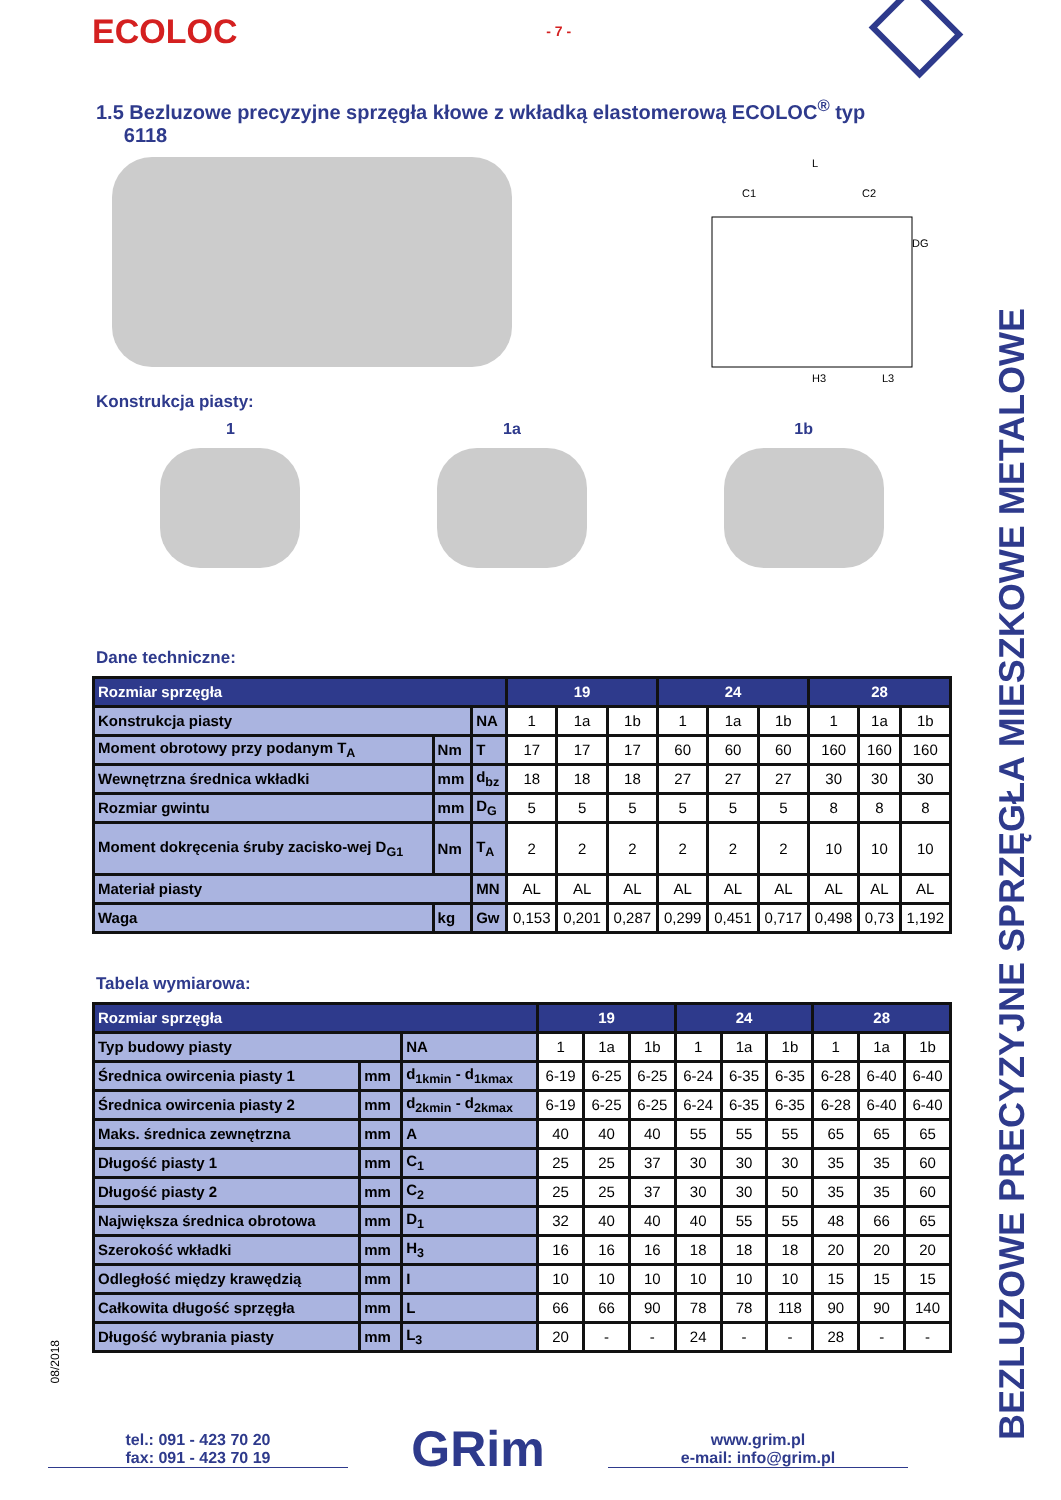BEZLUZOWE PRECYZYJNE SPRZĘGŁA MIESZKOWE METALOWE
ECOLOC - 7 -
1.5 Bezluzowe precyzyjne sprzęgła kłowe z wkładką elastomerową ECOLOC<sup>®</sup> typ
6118
L
C1
C2
DG
H3
L3
Konstrukcja piasty:
1 1a 1b
Dane techniczne:
| Rozmiar sprzęgła | | | 19 | | | 24 | | | 28 | | |
| --- | --- | --- | --- | --- | --- | --- | --- | --- | --- | --- | --- |
| Konstrukcja piasty | | NA | 1 | 1a | 1b | 1 | 1a | 1b | 1 | 1a | 1b |
| Moment obrotowy przy podanym T<sub>A</sub> | Nm | T | 17 | 17 | 17 | 60 | 60 | 60 | 160 | 160 | 160 |
| Wewnętrzna średnica wkładki | mm | d<sub>bz</sub> | 18 | 18 | 18 | 27 | 27 | 27 | 30 | 30 | 30 |
| Rozmiar gwintu | mm | D<sub>G</sub> | 5 | 5 | 5 | 5 | 5 | 5 | 8 | 8 | 8 |
| Moment dokręcenia śruby zacisko-wej D<sub>G1</sub> | Nm | T<sub>A</sub> | 2 | 2 | 2 | 2 | 2 | 2 | 10 | 10 | 10 |
| Materiał piasty | | MN | AL | AL | AL | AL | AL | AL | AL | AL | AL |
| Waga | kg | Gw | 0,153 | 0,201 | 0,287 | 0,299 | 0,451 | 0,717 | 0,498 | 0,73 | 1,192 |
Tabela wymiarowa:
| Rozmiar sprzęgła | | | 19 | | | 24 | | | 28 | | |
| --- | --- | --- | --- | --- | --- | --- | --- | --- | --- | --- | --- |
| Typ budowy piasty | | NA | 1 | 1a | 1b | 1 | 1a | 1b | 1 | 1a | 1b |
| Średnica owircenia piasty 1 | mm | d<sub>1kmin</sub> - d<sub>1kmax</sub> | 6-19 | 6-25 | 6-25 | 6-24 | 6-35 | 6-35 | 6-28 | 6-40 | 6-40 |
| Średnica owircenia piasty 2 | mm | d<sub>2kmin</sub> - d<sub>2kmax</sub> | 6-19 | 6-25 | 6-25 | 6-24 | 6-35 | 6-35 | 6-28 | 6-40 | 6-40 |
| Maks. średnica zewnętrzna | mm | A | 40 | 40 | 40 | 55 | 55 | 55 | 65 | 65 | 65 |
| Długość piasty 1 | mm | C<sub>1</sub> | 25 | 25 | 37 | 30 | 30 | 30 | 35 | 35 | 60 |
| Długość piasty 2 | mm | C<sub>2</sub> | 25 | 25 | 37 | 30 | 30 | 50 | 35 | 35 | 60 |
| Największa średnica obrotowa | mm | D<sub>1</sub> | 32 | 40 | 40 | 40 | 55 | 55 | 48 | 66 | 65 |
| Szerokość wkładki | mm | H<sub>3</sub> | 16 | 16 | 16 | 18 | 18 | 18 | 20 | 20 | 20 |
| Odległość między krawędzią | mm | I | 10 | 10 | 10 | 10 | 10 | 10 | 15 | 15 | 15 |
| Całkowita długość sprzęgła | mm | L | 66 | 66 | 90 | 78 | 78 | 118 | 90 | 90 | 140 |
| Długość wybrania piasty | mm | L<sub>3</sub> | 20 | - | - | 24 | - | - | 28 | - | - |
08/2018
tel.: 091 - 423 70 20
fax: 091 - 423 70 19
GRim
www.grim.pl
e-mail: info@grim.pl